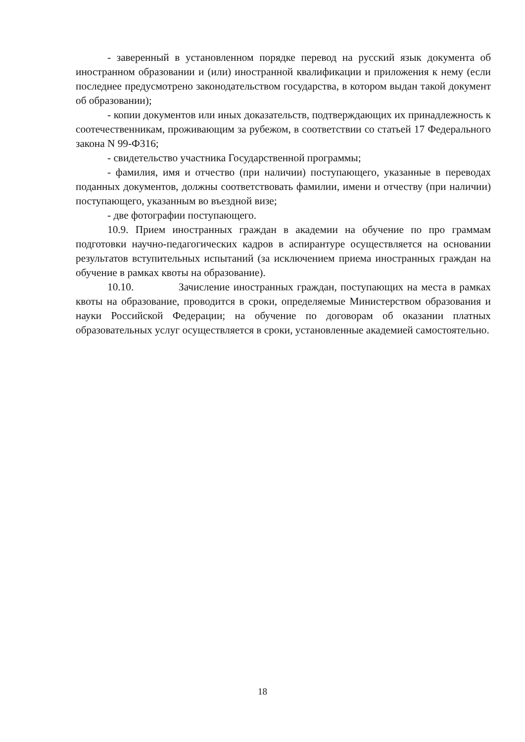- заверенный в установленном порядке перевод на русский язык документа об иностранном образовании и (или) иностранной квалификации и приложения к нему (если последнее предусмотрено законодательством государства, в котором выдан такой документ об образовании);
- копии документов или иных доказательств, подтверждающих их принадлежность к соотечественникам, проживающим за рубежом, в соответствии со статьей 17 Федерального закона N 99-Ф316;
- свидетельство участника Государственной программы;
- фамилия, имя и отчество (при наличии) поступающего, указанные в переводах поданных документов, должны соответствовать фамилии, имени и отчеству (при наличии) поступающего, указанным во въездной визе;
- две фотографии поступающего.
10.9. Прием иностранных граждан в академии на обучение по про граммам подготовки научно-педагогических кадров в аспирантуре осуществляется на основании результатов вступительных испытаний (за исключением приема иностранных граждан на обучение в рамках квоты на образование).
10.10. Зачисление иностранных граждан, поступающих на места в рамках квоты на образование, проводится в сроки, определяемые Министерством образования и науки Российской Федерации; на обучение по договорам об оказании платных образовательных услуг осуществляется в сроки, установленные академией самостоятельно.
18